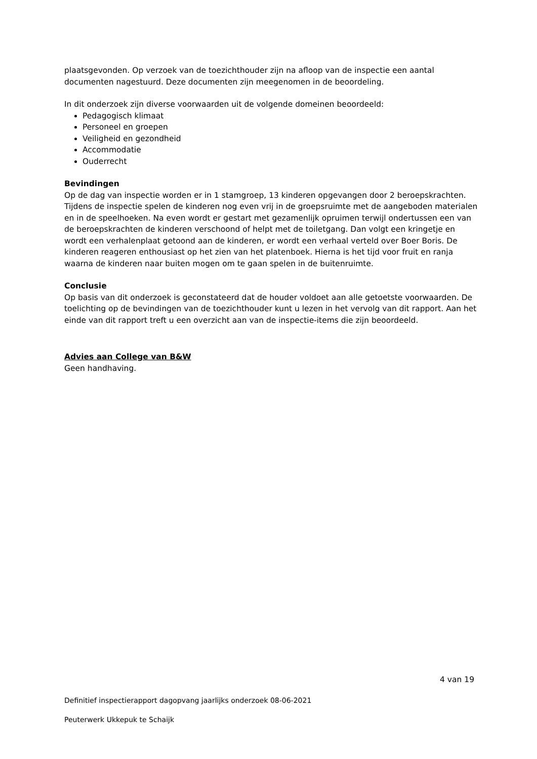plaatsgevonden. Op verzoek van de toezichthouder zijn na afloop van de inspectie een aantal documenten nagestuurd. Deze documenten zijn meegenomen in de beoordeling.
In dit onderzoek zijn diverse voorwaarden uit de volgende domeinen beoordeeld:
Pedagogisch klimaat
Personeel en groepen
Veiligheid en gezondheid
Accommodatie
Ouderrecht
Bevindingen
Op de dag van inspectie worden er in 1 stamgroep, 13 kinderen opgevangen door 2 beroepskrachten. Tijdens de inspectie spelen de kinderen nog even vrij in de groepsruimte met de aangeboden materialen en in de speelhoeken. Na even wordt er gestart met gezamenlijk opruimen terwijl ondertussen een van de beroepskrachten de kinderen verschoond of helpt met de toiletgang. Dan volgt een kringetje en wordt een verhalenplaat getoond aan de kinderen, er wordt een verhaal verteld over Boer Boris. De kinderen reageren enthousiast op het zien van het platenboek. Hierna is het tijd voor fruit en ranja waarna de kinderen naar buiten mogen om te gaan spelen in de buitenruimte.
Conclusie
Op basis van dit onderzoek is geconstateerd dat de houder voldoet aan alle getoetste voorwaarden. De toelichting op de bevindingen van de toezichthouder kunt u lezen in het vervolg van dit rapport. Aan het einde van dit rapport treft u een overzicht aan van de inspectie-items die zijn beoordeeld.
Advies aan College van B&W
Geen handhaving.
4 van 19
Definitief inspectierapport dagopvang jaarlijks onderzoek 08-06-2021
Peuterwerk Ukkepuk te Schaijk